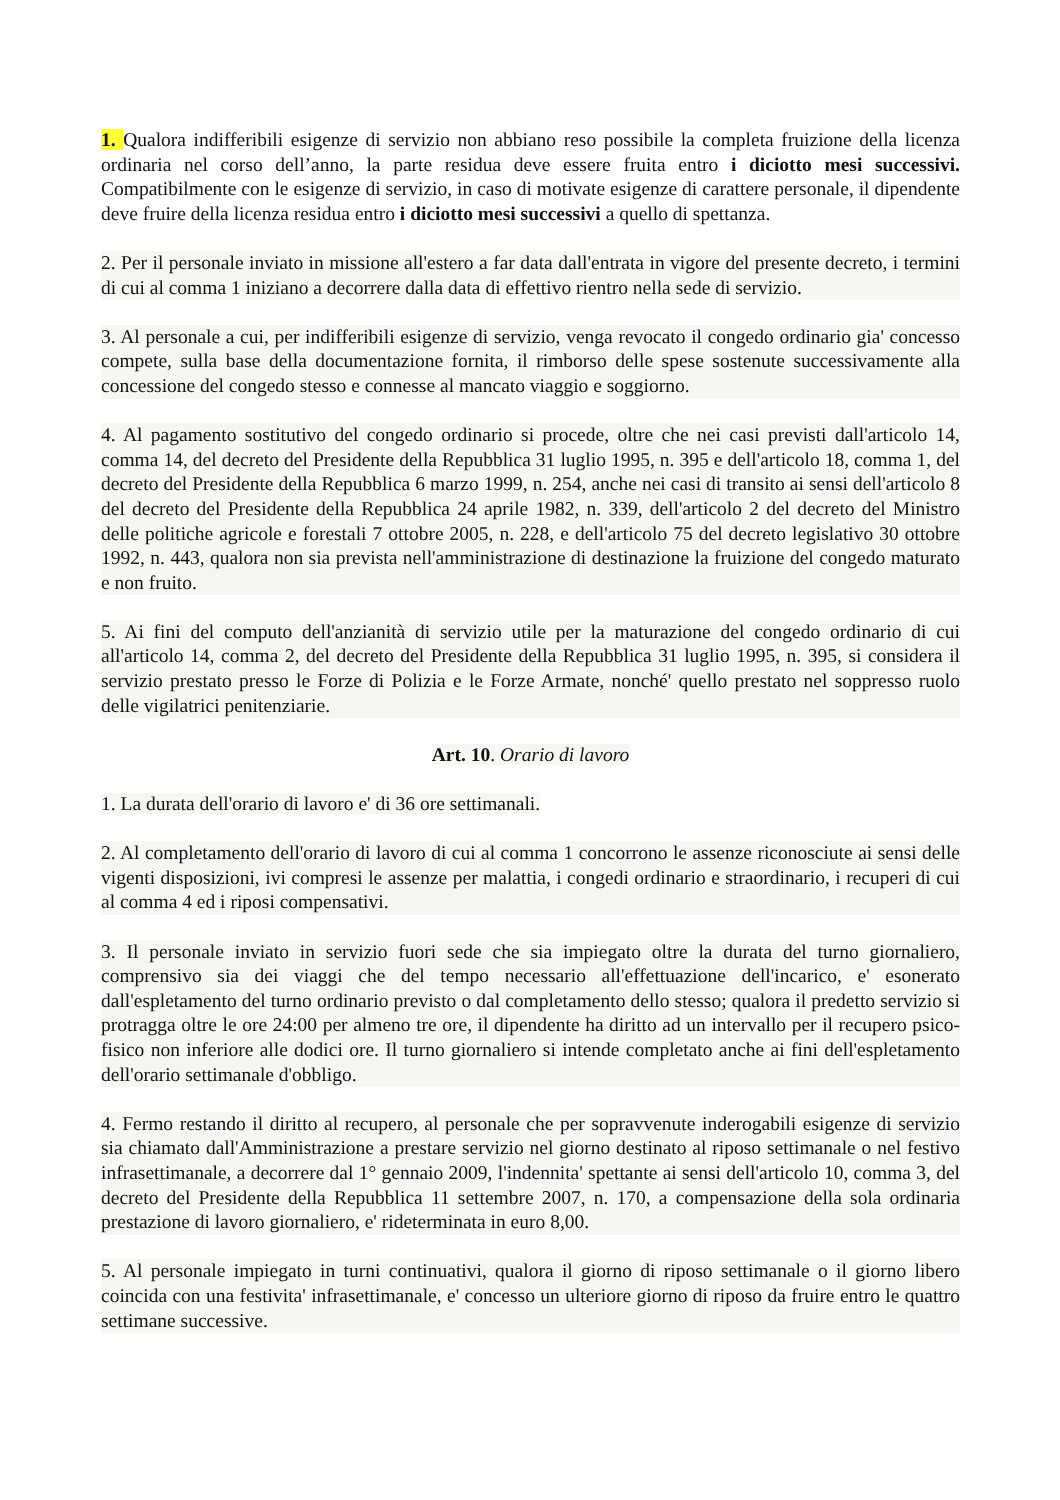1. Qualora indifferibili esigenze di servizio non abbiano reso possibile la completa fruizione della licenza ordinaria nel corso dell’anno, la parte residua deve essere fruita entro i diciotto mesi successivi. Compatibilmente con le esigenze di servizio, in caso di motivate esigenze di carattere personale, il dipendente deve fruire della licenza residua entro i diciotto mesi successivi a quello di spettanza.
2. Per il personale inviato in missione all'estero a far data dall'entrata in vigore del presente decreto, i termini di cui al comma 1 iniziano a decorrere dalla data di effettivo rientro nella sede di servizio.
3. Al personale a cui, per indifferibili esigenze di servizio, venga revocato il congedo ordinario gia' concesso compete, sulla base della documentazione fornita, il rimborso delle spese sostenute successivamente alla concessione del congedo stesso e connesse al mancato viaggio e soggiorno.
4. Al pagamento sostitutivo del congedo ordinario si procede, oltre che nei casi previsti dall'articolo 14, comma 14, del decreto del Presidente della Repubblica 31 luglio 1995, n. 395 e dell'articolo 18, comma 1, del decreto del Presidente della Repubblica 6 marzo 1999, n. 254, anche nei casi di transito ai sensi dell'articolo 8 del decreto del Presidente della Repubblica 24 aprile 1982, n. 339, dell'articolo 2 del decreto del Ministro delle politiche agricole e forestali 7 ottobre 2005, n. 228, e dell'articolo 75 del decreto legislativo 30 ottobre 1992, n. 443, qualora non sia prevista nell'amministrazione di destinazione la fruizione del congedo maturato e non fruito.
5. Ai fini del computo dell'anzianità di servizio utile per la maturazione del congedo ordinario di cui all'articolo 14, comma 2, del decreto del Presidente della Repubblica 31 luglio 1995, n. 395, si considera il servizio prestato presso le Forze di Polizia e le Forze Armate, nonché' quello prestato nel soppresso ruolo delle vigilatrici penitenziarie.
Art. 10. Orario di lavoro
1. La durata dell'orario di lavoro e' di 36 ore settimanali.
2. Al completamento dell'orario di lavoro di cui al comma 1 concorrono le assenze riconosciute ai sensi delle vigenti disposizioni, ivi compresi le assenze per malattia, i congedi ordinario e straordinario, i recuperi di cui al comma 4 ed i riposi compensativi.
3. Il personale inviato in servizio fuori sede che sia impiegato oltre la durata del turno giornaliero, comprensivo sia dei viaggi che del tempo necessario all'effettuazione dell'incarico, e' esonerato dall'espletamento del turno ordinario previsto o dal completamento dello stesso; qualora il predetto servizio si protragga oltre le ore 24:00 per almeno tre ore, il dipendente ha diritto ad un intervallo per il recupero psico-fisico non inferiore alle dodici ore. Il turno giornaliero si intende completato anche ai fini dell'espletamento dell'orario settimanale d'obbligo.
4. Fermo restando il diritto al recupero, al personale che per sopravvenute inderogabili esigenze di servizio sia chiamato dall'Amministrazione a prestare servizio nel giorno destinato al riposo settimanale o nel festivo infrasettimanale, a decorrere dal 1° gennaio 2009, l'indennita' spettante ai sensi dell'articolo 10, comma 3, del decreto del Presidente della Repubblica 11 settembre 2007, n. 170, a compensazione della sola ordinaria prestazione di lavoro giornaliero, e' rideterminata in euro 8,00.
5. Al personale impiegato in turni continuativi, qualora il giorno di riposo settimanale o il giorno libero coincida con una festivita' infrasettimanale, e' concesso un ulteriore giorno di riposo da fruire entro le quattro settimane successive.